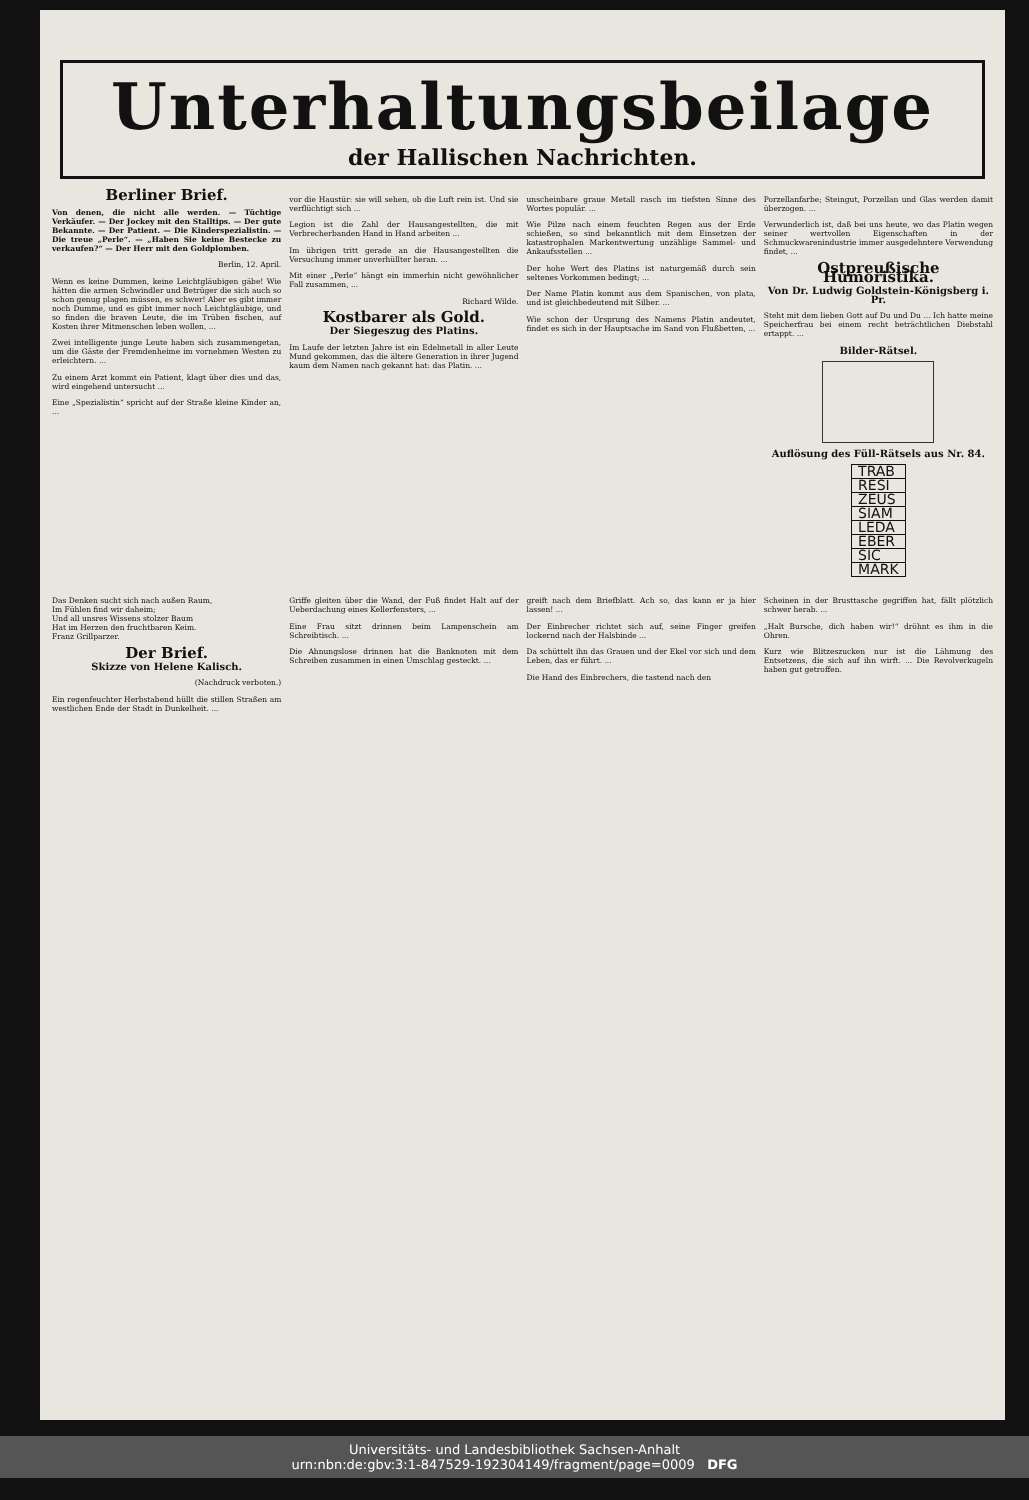Unterhaltungsbeilage
der Hallischen Nachrichten.
Berliner Brief.
Von denen, die nicht alle werden. — Tüchtige Verkäufer. — Der Jockey mit den Stalltips. — Der gute Bekannte. — Der Patient. — Die Kinderspezialistin. — Die treue „Perle“. — „Haben Sie keine Bestecke zu verkaufen?“ — Der Herr mit den Goldplomben.
Berlin, 12. April.
Wenn es keine Dummen, keine Leichtgläubigen gäbe! Wie hätten die armen Schwindler und Betrüger die sich auch so schon genug plagen müssen, es schwer! Aber es gibt immer noch Dumme, und es gibt immer noch Leichtgläubige, und so finden die braven Leute, die im Trüben fischen, auf Kosten ihrer Mitmenschen leben wollen, ...
Zwei intelligente junge Leute haben sich zusammengetan, um die Gäste der Fremdenheime im vornehmen Westen zu erleichtern. ...
Zu einem Arzt kommt ein Patient, klagt über dies und das, wird eingehend untersucht ...
Eine „Spezialistin“ spricht auf der Straße kleine Kinder an, ...
vor die Haustür: sie will sehen, ob die Luft rein ist. Und sie verflüchtigt sich ...
Legion ist die Zahl der Hausangestellten, die mit Verbrecherbanden Hand in Hand arbeiten ...
Im übrigen tritt gerade an die Hausangestellten die Versuchung immer unverhüllter heran. ...
Mit einer „Perle“ hängt ein immerhin nicht gewöhnlicher Fall zusammen, ...
Richard Wilde.
Kostbarer als Gold.
Der Siegeszug des Platins.
Im Laufe der letzten Jahre ist ein Edelmetall in aller Leute Mund gekommen, das die ältere Generation in ihrer Jugend kaum dem Namen nach gekannt hat: das Platin. ...
unscheinbare graue Metall rasch im tiefsten Sinne des Wortes populär. ...
Wie Pilze nach einem feuchten Regen aus der Erde schießen, so sind bekanntlich mit dem Einsetzen der katastrophalen Markentwertung unzählige Sammel- und Ankaufsstellen ...
Der hohe Wert des Platins ist naturgemäß durch sein seltenes Vorkommen bedingt; ...
Der Name Platin kommt aus dem Spanischen, von plata, und ist gleichbedeutend mit Silber. ...
Wie schon der Ursprung des Namens Platin andeutet, findet es sich in der Hauptsache im Sand von Flußbetten, ...
Porzellanfarbe; Steingut, Porzellan und Glas werden damit überzogen. ...
Verwunderlich ist, daß bei uns heute, wo das Platin wegen seiner wertvollen Eigenschaften in der Schmuckwarenindustrie immer ausgedehntere Verwendung findet, ...
Ostpreußische Humoristika.
Von Dr. Ludwig Goldstein-Königsberg i. Pr.
Steht mit dem lieben Gott auf Du und Du ... Ich hatte meine Speicherfrau bei einem recht beträchtlichen Diebstahl ertappt. ...
Bilder-Rätsel.
Auflösung des Füll-Rätsels aus Nr. 84.
| TRAB |
| RESI |
| ZEUS |
| SIAM |
| LEDA |
| EBER |
| SIC |
| MARK |
Das Denken sucht sich nach außen Raum,
Im Fühlen find wir daheim;
Und all unsres Wissens stolzer Baum
Hat im Herzen den fruchtbaren Keim.
Franz Grillparzer.
Der Brief.
Skizze von Helene Kalisch.
(Nachdruck verboten.)
Ein regenfeuchter Herbstabend hüllt die stillen Straßen am westlichen Ende der Stadt in Dunkelheit. ...
Griffe gleiten über die Wand, der Fuß findet Halt auf der Ueberdachung eines Kellerfensters, ...
Eine Frau sitzt drinnen beim Lampenschein am Schreibtisch. ...
Die Ahnungslose drinnen hat die Banknoten mit dem Schreiben zusammen in einen Umschlag gesteckt. ...
greift nach dem Briefblatt. Ach so, das kann er ja hier lassen! ...
Der Einbrecher richtet sich auf, seine Finger greifen lockernd nach der Halsbinde ...
Da schüttelt ihn das Grauen und der Ekel vor sich und dem Leben, das er führt. ...
Die Hand des Einbrechers, die tastend nach den
Scheinen in der Brusttasche gegriffen hat, fällt plötzlich schwer herab. ...
„Halt Bursche, dich haben wir!“ dröhnt es ihm in die Ohren.
Kurz wie Blitzeszucken nur ist die Lähmung des Entsetzens, die sich auf ihn wirft. ... Die Revolverkugeln haben gut getroffen.
Universitäts- und Landesbibliothek Sachsen-Anhalt
urn:nbn:de:gbv:3:1-847529-192304149/fragment/page=0009 DFG